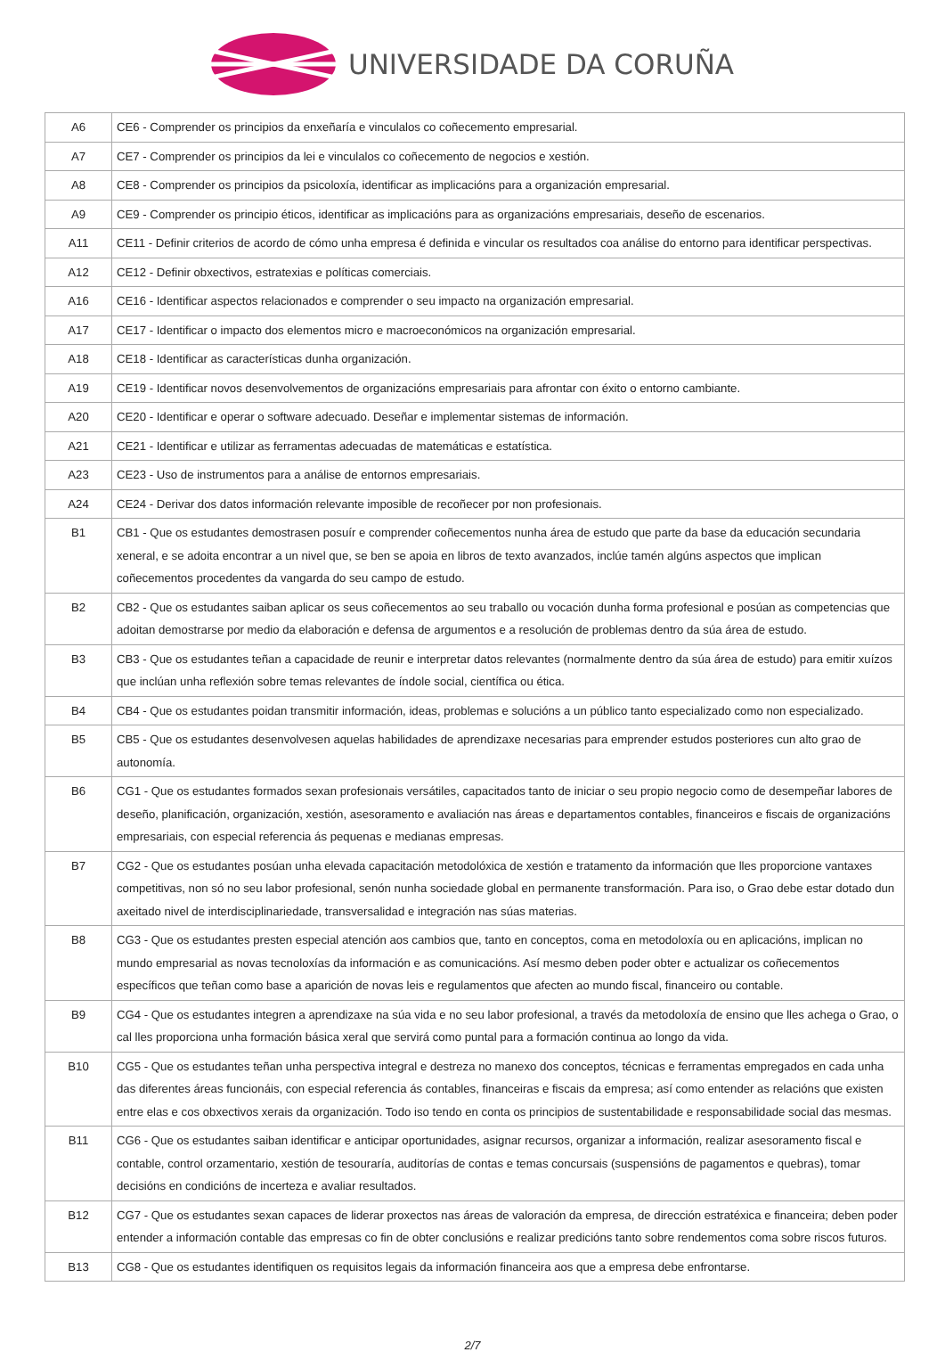UNIVERSIDADE DA CORUÑA
| A6 | CE6 - Comprender os principios da enxeñaría e vinculalos co coñecemento empresarial. |
| A7 | CE7 - Comprender os principios da lei e vinculalos co coñecemento de negocios e xestión. |
| A8 | CE8 - Comprender os principios da psicoloxía, identificar as implicacións para a organización empresarial. |
| A9 | CE9 - Comprender os principio éticos, identificar as implicacións para as organizacións empresariais, deseño de escenarios. |
| A11 | CE11 - Definir criterios de acordo de cómo unha empresa é definida e vincular os resultados coa análise do entorno para identificar perspectivas. |
| A12 | CE12 - Definir obxectivos, estratexias e políticas comerciais. |
| A16 | CE16 - Identificar aspectos relacionados e comprender o seu impacto na organización empresarial. |
| A17 | CE17 - Identificar o impacto dos elementos micro e macroeconómicos na organización empresarial. |
| A18 | CE18 - Identificar as características dunha organización. |
| A19 | CE19 - Identificar novos desenvolvementos de organizacións empresariais para afrontar con éxito o entorno cambiante. |
| A20 | CE20 - Identificar e operar o software adecuado. Deseñar e implementar sistemas de información. |
| A21 | CE21 - Identificar e utilizar as ferramentas adecuadas de matemáticas e estatística. |
| A23 | CE23 - Uso de instrumentos para a análise de entornos empresariais. |
| A24 | CE24 - Derivar dos datos información relevante imposible de recoñecer por non profesionais. |
| B1 | CB1 - Que os estudantes demostrasen posuír e comprender coñecementos nunha área de estudo que parte da base da educación secundaria xeneral, e se adoita encontrar a un nivel que, se ben se apoia en libros de texto avanzados, inclúe tamén algúns aspectos que implican coñecementos procedentes da vangarda do seu campo de estudo. |
| B2 | CB2 - Que os estudantes saiban aplicar os seus coñecementos ao seu traballo ou vocación dunha forma profesional e posúan as competencias que adoitan demostrarse por medio da elaboración e defensa de argumentos e a resolución de problemas dentro da súa área de estudo. |
| B3 | CB3 - Que os estudantes teñan a capacidade de reunir e interpretar datos relevantes (normalmente dentro da súa área de estudo) para emitir xuízos que inclúan unha reflexión sobre temas relevantes de índole social, científica ou ética. |
| B4 | CB4 - Que os estudantes poidan transmitir información, ideas, problemas e solucións a un público tanto especializado como non especializado. |
| B5 | CB5 - Que os estudantes desenvolvesen aquelas habilidades de aprendizaxe necesarias para emprender estudos posteriores cun alto grao de autonomía. |
| B6 | CG1 - Que os estudantes formados sexan profesionais versátiles, capacitados tanto de iniciar o seu propio negocio como de desempeñar labores de deseño, planificación, organización, xestión, asesoramento e avaliación nas áreas e departamentos contables, financeiros e fiscais de organizacións empresariais, con especial referencia ás pequenas e medianas empresas. |
| B7 | CG2 - Que os estudantes posúan unha elevada capacitación metodolóxica de xestión e tratamento da información que lles proporcione vantaxes competitivas, non só no seu labor profesional, senón nunha sociedade global en permanente transformación. Para iso, o Grao debe estar dotado dun axeitado nivel de interdisciplinariedade, transversalidad e integración nas súas materias. |
| B8 | CG3 - Que os estudantes presten especial atención aos cambios que, tanto en conceptos, coma en metodoloxía ou en aplicacións, implican no mundo empresarial as novas tecnoloxías da información e as comunicacións. Así mesmo deben poder obter e actualizar os coñecementos específicos que teñan como base a aparición de novas leis e regulamentos que afecten ao mundo fiscal, financeiro ou contable. |
| B9 | CG4 - Que os estudantes integren a aprendizaxe na súa vida e no seu labor profesional, a través da metodoloxía de ensino que lles achega o Grao, o cal lles proporciona unha formación básica xeral que servirá como puntal para a formación continua ao longo da vida. |
| B10 | CG5 - Que os estudantes teñan unha perspectiva integral e destreza no manexo dos conceptos, técnicas e ferramentas empregados en cada unha das diferentes áreas funcionáis, con especial referencia ás contables, financeiras e fiscais da empresa; así como entender as relacións que existen entre elas e cos obxectivos xerais da organización. Todo iso tendo en conta os principios de sustentabilidade e responsabilidade social das mesmas. |
| B11 | CG6 - Que os estudantes saiban identificar e anticipar oportunidades, asignar recursos, organizar a información, realizar asesoramento fiscal e contable, control orzamentario, xestión de tesouraría, auditorías de contas e temas concursais (suspensións de pagamentos e quebras), tomar decisións en condicións de incerteza e avaliar resultados. |
| B12 | CG7 - Que os estudantes sexan capaces de liderar proxectos nas áreas de valoración da empresa, de dirección estratéxica e financeira; deben poder entender a información contable das empresas co fin de obter conclusións e realizar predicións tanto sobre rendementos coma sobre riscos futuros. |
| B13 | CG8 - Que os estudantes identifiquen os requisitos legais da información financeira aos que a empresa debe enfrontarse. |
2/7